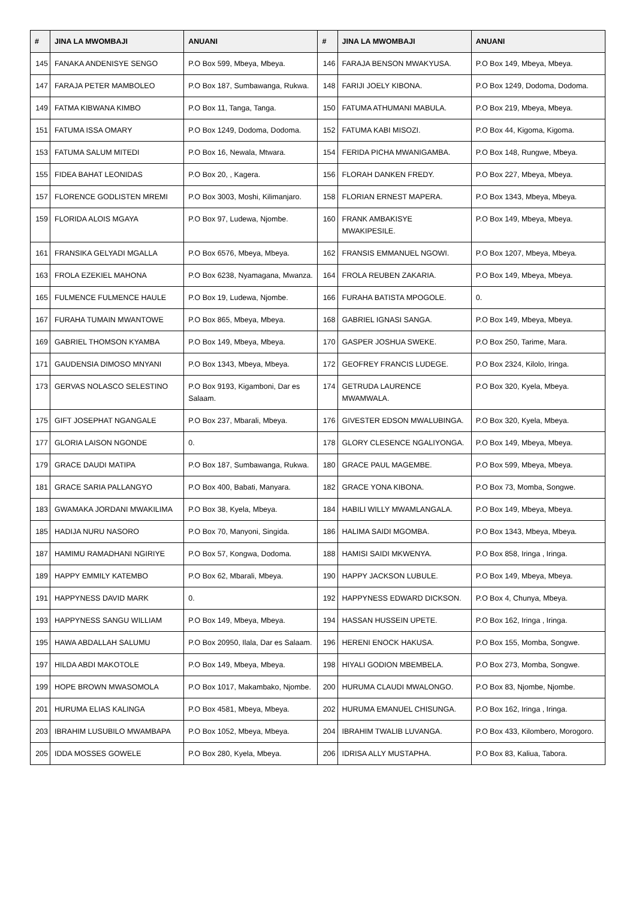| # | JINA LA MWOMBAJI | ANUANI | # | JINA LA MWOMBAJI | ANUANI |
| --- | --- | --- | --- | --- | --- |
| 145 | FANAKA ANDENISYE SENGO | P.O Box 599, Mbeya, Mbeya. | 146 | FARAJA BENSON MWAKYUSA. | P.O Box 149, Mbeya, Mbeya. |
| 147 | FARAJA PETER MAMBOLEO | P.O Box 187, Sumbawanga, Rukwa. | 148 | FARIJI JOELY KIBONA. | P.O Box 1249, Dodoma, Dodoma. |
| 149 | FATMA KIBWANA KIMBO | P.O Box 11, Tanga, Tanga. | 150 | FATUMA ATHUMANI MABULA. | P.O Box 219, Mbeya, Mbeya. |
| 151 | FATUMA ISSA OMARY | P.O Box 1249, Dodoma, Dodoma. | 152 | FATUMA KABI MISOZI. | P.O Box 44, Kigoma, Kigoma. |
| 153 | FATUMA SALUM MITEDI | P.O Box 16, Newala, Mtwara. | 154 | FERIDA PICHA MWANIGAMBA. | P.O Box 148, Rungwe, Mbeya. |
| 155 | FIDEA BAHAT LEONIDAS | P.O Box 20, , Kagera. | 156 | FLORAH DANKEN FREDY. | P.O Box 227, Mbeya, Mbeya. |
| 157 | FLORENCE GODLISTEN MREMI | P.O Box 3003, Moshi, Kilimanjaro. | 158 | FLORIAN ERNEST MAPERA. | P.O Box 1343, Mbeya, Mbeya. |
| 159 | FLORIDA ALOIS MGAYA | P.O Box 97, Ludewa, Njombe. | 160 | FRANK AMBAKISYE MWAKIPESILE. | P.O Box 149, Mbeya, Mbeya. |
| 161 | FRANSIKA GELYADI MGALLA | P.O Box 6576, Mbeya, Mbeya. | 162 | FRANSIS EMMANUEL NGOWI. | P.O Box 1207, Mbeya, Mbeya. |
| 163 | FROLA EZEKIEL MAHONA | P.O Box 6238, Nyamagana, Mwanza. | 164 | FROLA REUBEN ZAKARIA. | P.O Box 149, Mbeya, Mbeya. |
| 165 | FULMENCE FULMENCE HAULE | P.O Box 19, Ludewa, Njombe. | 166 | FURAHA BATISTA MPOGOLE. | 0. |
| 167 | FURAHA TUMAIN MWANTOWE | P.O Box 865, Mbeya, Mbeya. | 168 | GABRIEL IGNASI SANGA. | P.O Box 149, Mbeya, Mbeya. |
| 169 | GABRIEL THOMSON KYAMBA | P.O Box 149, Mbeya, Mbeya. | 170 | GASPER JOSHUA SWEKE. | P.O Box 250, Tarime, Mara. |
| 171 | GAUDENSIA DIMOSO MNYANI | P.O Box 1343, Mbeya, Mbeya. | 172 | GEOFREY FRANCIS LUDEGE. | P.O Box 2324, Kilolo, Iringa. |
| 173 | GERVAS NOLASCO SELESTINO | P.O Box 9193, Kigamboni, Dar es Salaam. | 174 | GETRUDA LAURENCE MWAMWALA. | P.O Box 320, Kyela, Mbeya. |
| 175 | GIFT JOSEPHAT NGANGALE | P.O Box 237, Mbarali, Mbeya. | 176 | GIVESTER EDSON MWALUBINGA. | P.O Box 320, Kyela, Mbeya. |
| 177 | GLORIA LAISON NGONDE | 0. | 178 | GLORY CLESENCE NGALIYONGA. | P.O Box 149, Mbeya, Mbeya. |
| 179 | GRACE DAUDI MATIPA | P.O Box 187, Sumbawanga, Rukwa. | 180 | GRACE PAUL MAGEMBE. | P.O Box 599, Mbeya, Mbeya. |
| 181 | GRACE SARIA PALLANGYO | P.O Box 400, Babati, Manyara. | 182 | GRACE YONA KIBONA. | P.O Box 73, Momba, Songwe. |
| 183 | GWAMAKA JORDANI MWAKILIMA | P.O Box 38, Kyela, Mbeya. | 184 | HABILI WILLY MWAMLANGALA. | P.O Box 149, Mbeya, Mbeya. |
| 185 | HADIJA NURU NASORO | P.O Box 70, Manyoni, Singida. | 186 | HALIMA SAIDI MGOMBA. | P.O Box 1343, Mbeya, Mbeya. |
| 187 | HAMIMU RAMADHANI NGIRIYE | P.O Box 57, Kongwa, Dodoma. | 188 | HAMISI SAIDI MKWENYA. | P.O Box 858, Iringa , Iringa. |
| 189 | HAPPY EMMILY KATEMBO | P.O Box 62, Mbarali, Mbeya. | 190 | HAPPY JACKSON LUBULE. | P.O Box 149, Mbeya, Mbeya. |
| 191 | HAPPYNESS DAVID MARK | 0. | 192 | HAPPYNESS EDWARD DICKSON. | P.O Box 4, Chunya, Mbeya. |
| 193 | HAPPYNESS SANGU WILLIAM | P.O Box 149, Mbeya, Mbeya. | 194 | HASSAN HUSSEIN UPETE. | P.O Box 162, Iringa , Iringa. |
| 195 | HAWA ABDALLAH SALUMU | P.O Box 20950, Ilala, Dar es Salaam. | 196 | HERENI ENOCK HAKUSA. | P.O Box 155, Momba, Songwe. |
| 197 | HILDA ABDI MAKOTOLE | P.O Box 149, Mbeya, Mbeya. | 198 | HIYALI GODION MBEMBELA. | P.O Box 273, Momba, Songwe. |
| 199 | HOPE BROWN MWASOMOLA | P.O Box 1017, Makambako, Njombe. | 200 | HURUMA CLAUDI MWALONGO. | P.O Box 83, Njombe, Njombe. |
| 201 | HURUMA ELIAS KALINGA | P.O Box 4581, Mbeya, Mbeya. | 202 | HURUMA EMANUEL CHISUNGA. | P.O Box 162, Iringa , Iringa. |
| 203 | IBRAHIM LUSUBILO MWAMBAPA | P.O Box 1052, Mbeya, Mbeya. | 204 | IBRAHIM TWALIB LUVANGA. | P.O Box 433, Kilombero, Morogoro. |
| 205 | IDDA MOSSES GOWELE | P.O Box 280, Kyela, Mbeya. | 206 | IDRISA ALLY MUSTAPHA. | P.O Box 83, Kaliua, Tabora. |